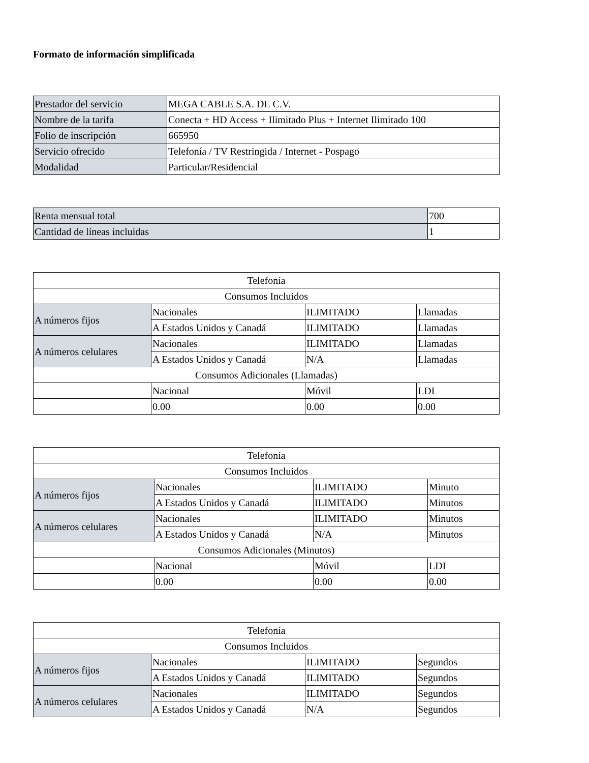Formato de información simplificada
| Prestador del servicio | MEGA CABLE S.A. DE C.V. |
| Nombre de la tarifa | Conecta + HD Access + Ilimitado Plus + Internet Ilimitado 100 |
| Folio de inscripción | 665950 |
| Servicio ofrecido | Telefonía / TV Restringida / Internet - Pospago |
| Modalidad | Particular/Residencial |
| Renta mensual total | 700 |
| Cantidad de líneas incluidas | 1 |
| Telefonía | | | |
| Consumos Incluidos | | | |
| A números fijos | Nacionales | ILIMITADO | Llamadas |
| | A Estados Unidos y Canadá | ILIMITADO | Llamadas |
| A números celulares | Nacionales | ILIMITADO | Llamadas |
| | A Estados Unidos y Canadá | N/A | Llamadas |
| Consumos Adicionales (Llamadas) | | | |
| | Nacional | Móvil | LDI |
| | 0.00 | 0.00 | 0.00 |
| Telefonía | | | |
| Consumos Incluidos | | | |
| A números fijos | Nacionales | ILIMITADO | Minuto |
| | A Estados Unidos y Canadá | ILIMITADO | Minutos |
| A números celulares | Nacionales | ILIMITADO | Minutos |
| | A Estados Unidos y Canadá | N/A | Minutos |
| Consumos Adicionales (Minutos) | | | |
| | Nacional | Móvil | LDI |
| | 0.00 | 0.00 | 0.00 |
| Telefonía | | | |
| Consumos Incluidos | | | |
| A números fijos | Nacionales | ILIMITADO | Segundos |
| | A Estados Unidos y Canadá | ILIMITADO | Segundos |
| A números celulares | Nacionales | ILIMITADO | Segundos |
| | A Estados Unidos y Canadá | N/A | Segundos |